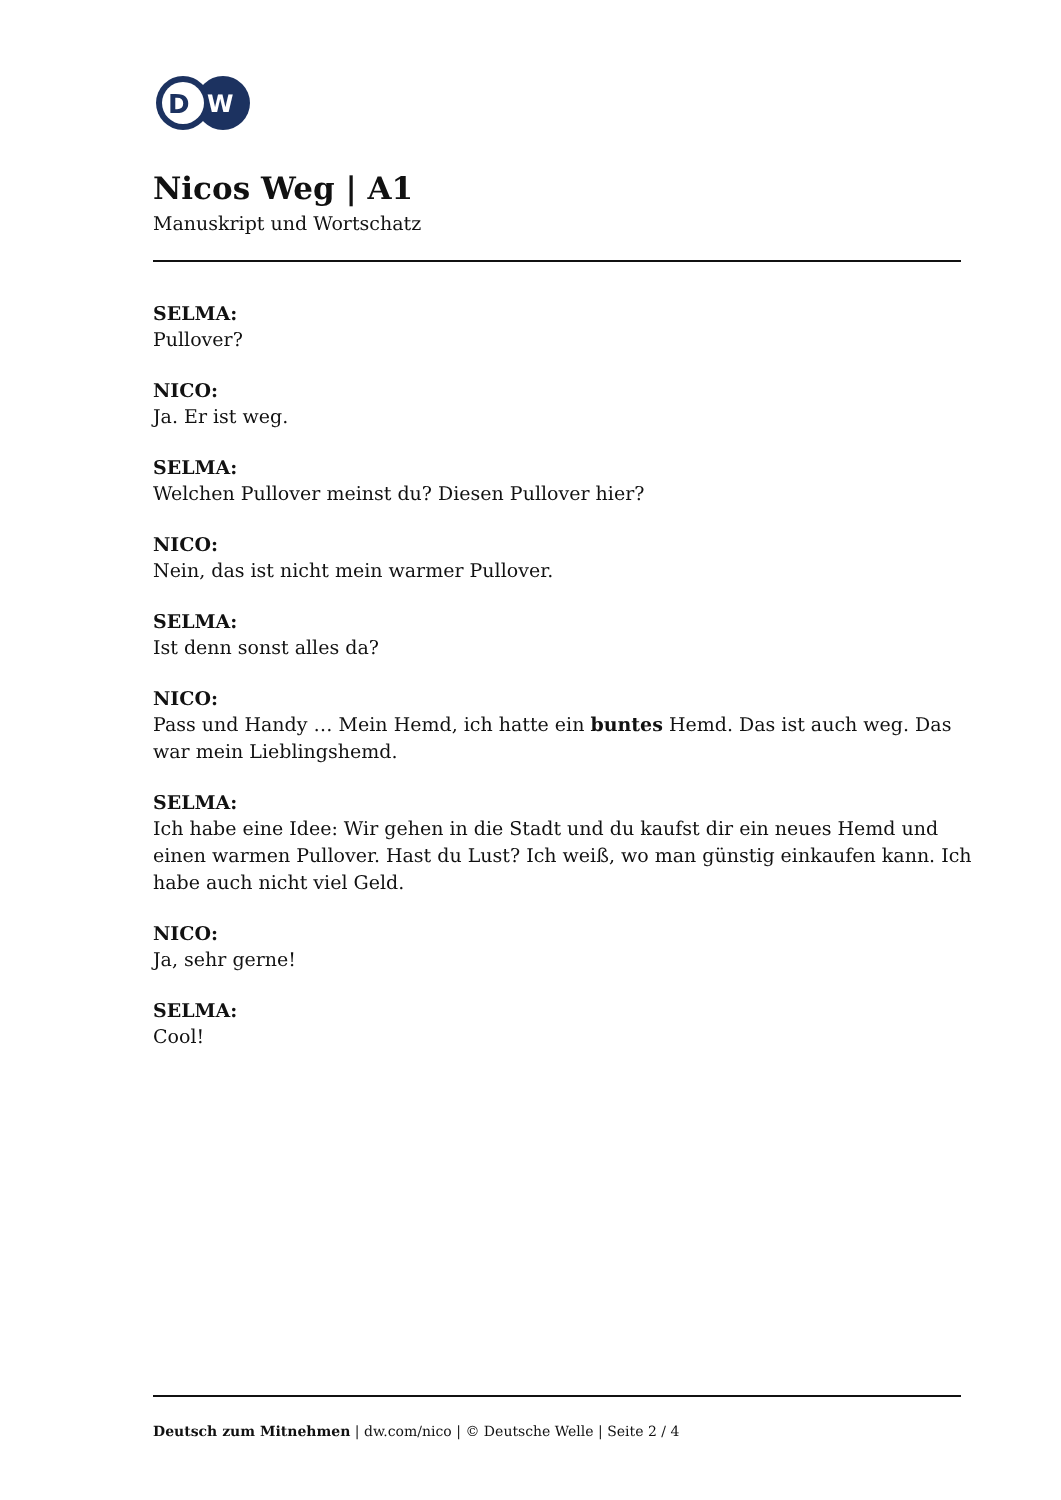D
W
Nicos Weg | A1
Manuskript und Wortschatz
SELMA:
Pullover?
NICO:
Ja. Er ist weg.
SELMA:
Welchen Pullover meinst du? Diesen Pullover hier?
NICO:
Nein, das ist nicht mein warmer Pullover.
SELMA:
Ist denn sonst alles da?
NICO:
Pass und Handy … Mein Hemd, ich hatte ein buntes Hemd. Das ist auch weg. Das war mein Lieblingshemd.
SELMA:
Ich habe eine Idee: Wir gehen in die Stadt und du kaufst dir ein neues Hemd und einen warmen Pullover. Hast du Lust? Ich weiß, wo man günstig einkaufen kann. Ich habe auch nicht viel Geld.
NICO:
Ja, sehr gerne!
SELMA:
Cool!
Deutsch zum Mitnehmen | dw.com/nico | © Deutsche Welle | Seite 2 / 4